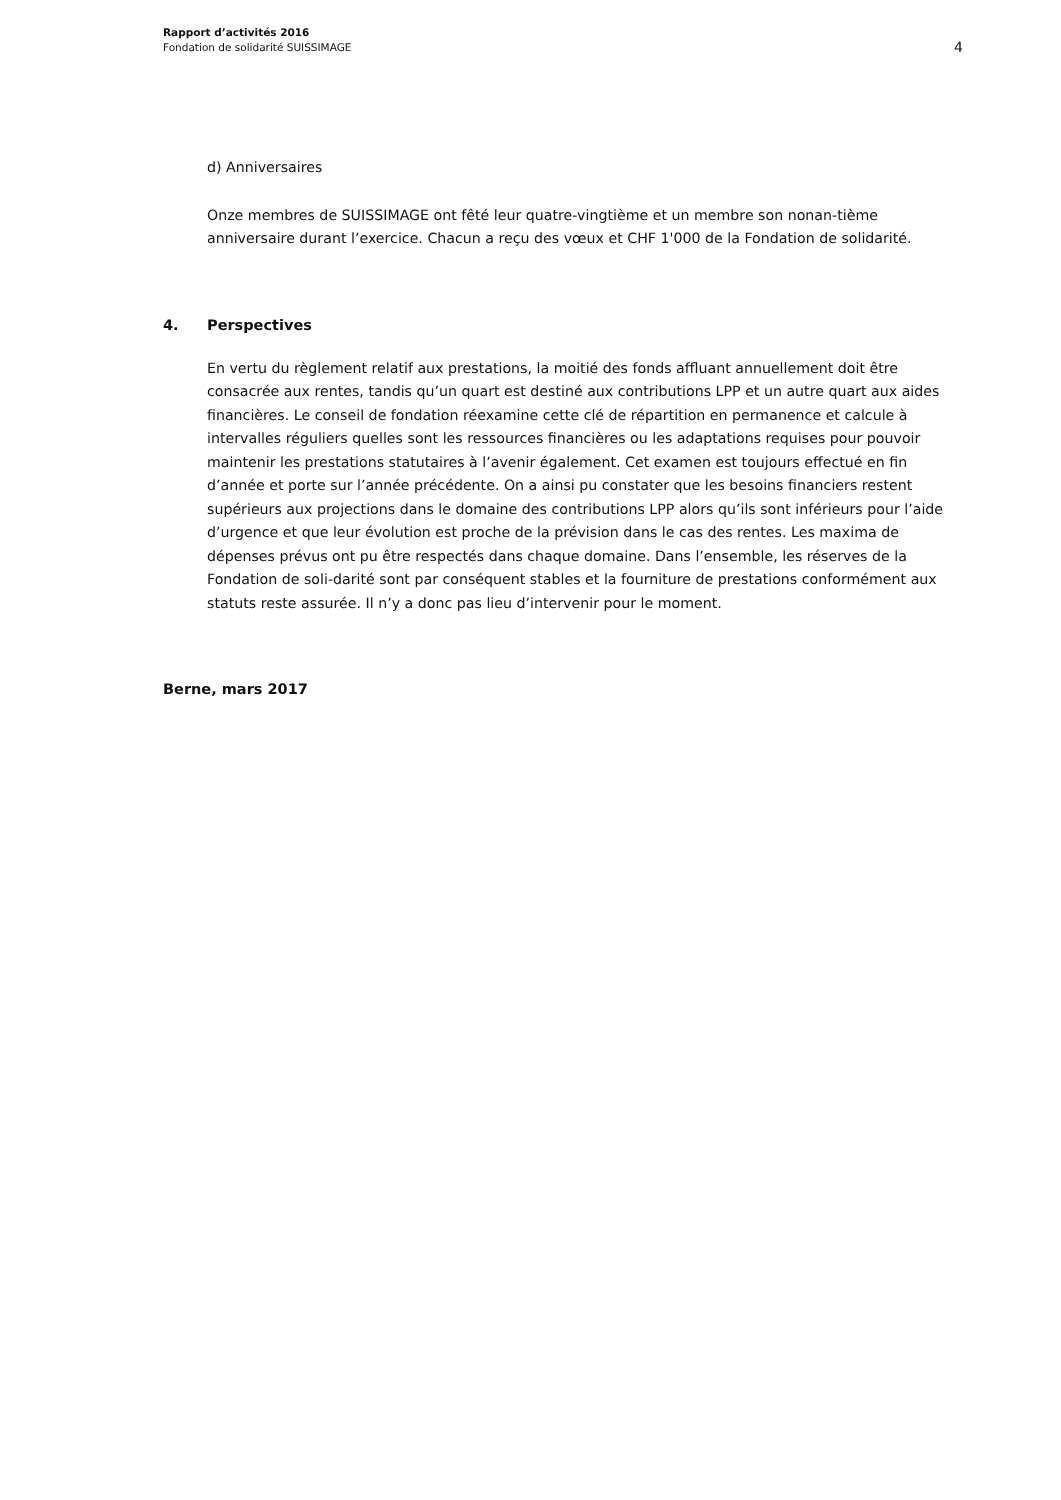Rapport d’activités 2016
Fondation de solidarité SUISSIMAGE
4
d) Anniversaires
Onze membres de SUISSIMAGE ont fêté leur quatre-vingtième et un membre son nonan-tième anniversaire durant l’exercice. Chacun a reçu des vœux et CHF 1'000 de la Fondation de solidarité.
4. Perspectives
En vertu du règlement relatif aux prestations, la moitié des fonds affluant annuellement doit être consacrée aux rentes, tandis qu’un quart est destiné aux contributions LPP et un autre quart aux aides financières. Le conseil de fondation réexamine cette clé de répartition en permanence et calcule à intervalles réguliers quelles sont les ressources financières ou les adaptations requises pour pouvoir maintenir les prestations statutaires à l’avenir également. Cet examen est toujours effectué en fin d’année et porte sur l’année précédente. On a ainsi pu constater que les besoins financiers restent supérieurs aux projections dans le domaine des contributions LPP alors qu’ils sont inférieurs pour l’aide d’urgence et que leur évolution est proche de la prévision dans le cas des rentes. Les maxima de dépenses prévus ont pu être respectés dans chaque domaine. Dans l’ensemble, les réserves de la Fondation de soli-darité sont par conséquent stables et la fourniture de prestations conformément aux statuts reste assurée. Il n’y a donc pas lieu d’intervenir pour le moment.
Berne, mars 2017